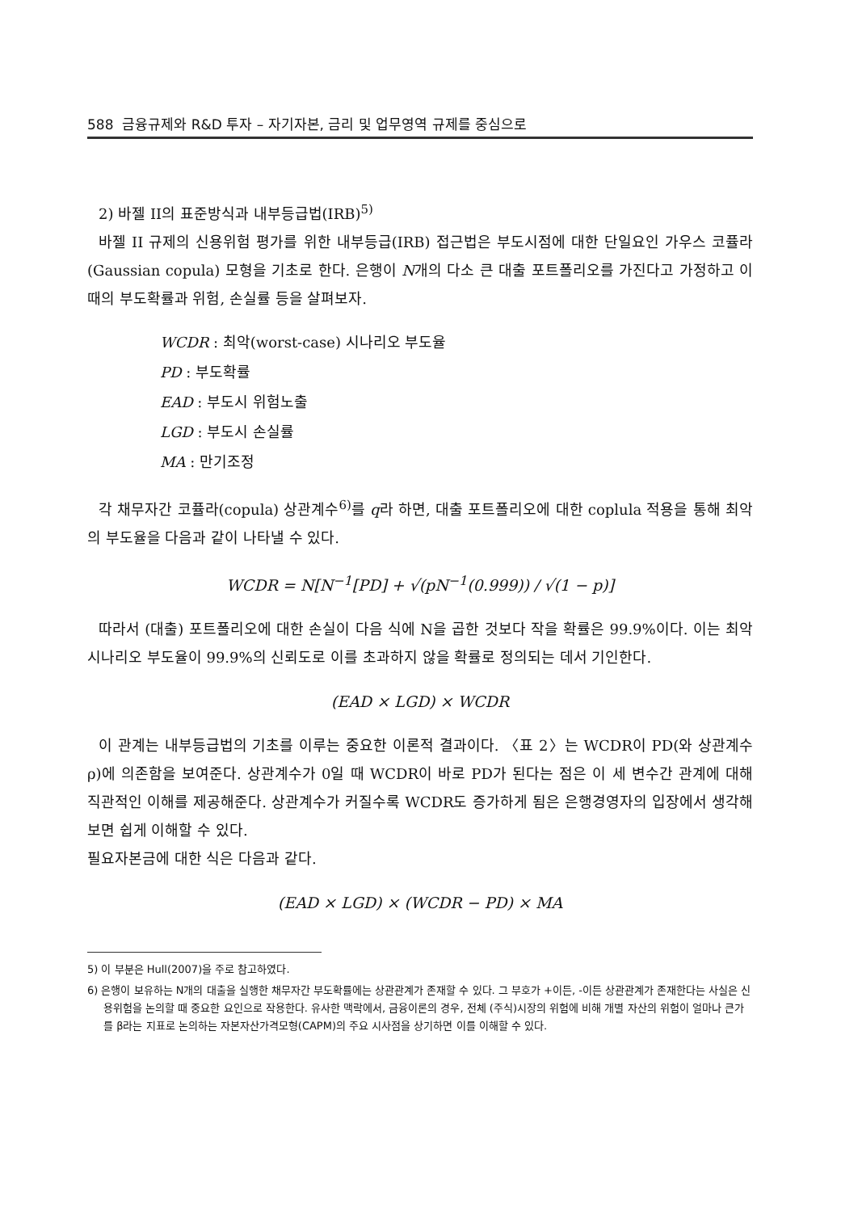588 금융규제와 R&D 투자 – 자기자본, 금리 및 업무영역 규제를 중심으로
2) 바젤 II의 표준방식과 내부등급법(IRB)<sup>5)</sup>
바젤 II 규제의 신용위험 평가를 위한 내부등급(IRB) 접근법은 부도시점에 대한 단일요인 가우스 코퓰라(Gaussian copula) 모형을 기초로 한다. 은행이 N개의 다소 큰 대출 포트폴리오를 가진다고 가정하고 이때의 부도확률과 위험, 손실률 등을 살펴보자.
WCDR : 최악(worst-case) 시나리오 부도율
PD : 부도확률
EAD : 부도시 위험노출
LGD : 부도시 손실률
MA : 만기조정
각 채무자간 코퓰라(copula) 상관계수<sup>6)</sup>를 q라 하면, 대출 포트폴리오에 대한 coplula 적용을 통해 최악의 부도율을 다음과 같이 나타낼 수 있다.
WCDR = N[N<sup>−1</sup>[PD] + √(pN<sup>−1</sup>(0.999)) / √(1 − p)]
따라서 (대출) 포트폴리오에 대한 손실이 다음 식에 N을 곱한 것보다 작을 확률은 99.9%이다. 이는 최악 시나리오 부도율이 99.9%의 신뢰도로 이를 초과하지 않을 확률로 정의되는 데서 기인한다.
(EAD × LGD) × WCDR
이 관계는 내부등급법의 기초를 이루는 중요한 이론적 결과이다. 〈표 2〉는 WCDR이 PD(와 상관계수 ρ)에 의존함을 보여준다. 상관계수가 0일 때 WCDR이 바로 PD가 된다는 점은 이 세 변수간 관계에 대해 직관적인 이해를 제공해준다. 상관계수가 커질수록 WCDR도 증가하게 됨은 은행경영자의 입장에서 생각해보면 쉽게 이해할 수 있다.
필요자본금에 대한 식은 다음과 같다.
(EAD × LGD) × (WCDR − PD) × MA
5) 이 부분은 Hull(2007)을 주로 참고하였다.
6) 은행이 보유하는 N개의 대출을 실행한 채무자간 부도확률에는 상관관계가 존재할 수 있다. 그 부호가 +이든, -이든 상관관계가 존재한다는 사실은 신용위험을 논의할 때 중요한 요인으로 작용한다. 유사한 맥락에서, 금융이론의 경우, 전체 (주식)시장의 위험에 비해 개별 자산의 위험이 얼마나 큰가를 β라는 지표로 논의하는 자본자산가격모형(CAPM)의 주요 시사점을 상기하면 이를 이해할 수 있다.